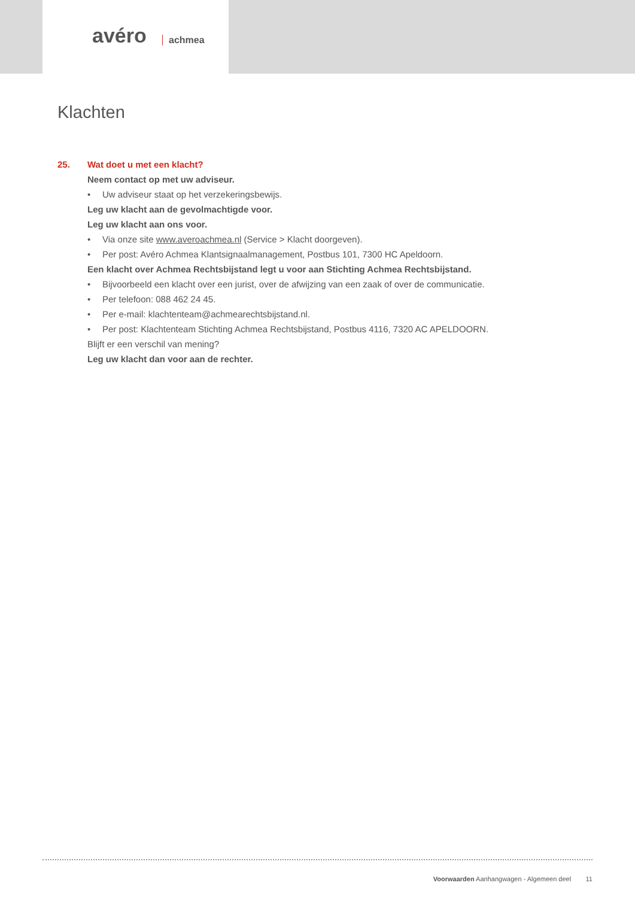avéro achmea
Klachten
25. Wat doet u met een klacht?
Neem contact op met uw adviseur.
• Uw adviseur staat op het verzekeringsbewijs.
Leg uw klacht aan de gevolmachtigde voor.
Leg uw klacht aan ons voor.
• Via onze site www.averoachmea.nl (Service > Klacht doorgeven).
• Per post: Avéro Achmea Klantsignaalmanagement, Postbus 101, 7300 HC Apeldoorn.
Een klacht over Achmea Rechtsbijstand legt u voor aan Stichting Achmea Rechtsbijstand.
• Bijvoorbeeld een klacht over een jurist, over de afwijzing van een zaak of over de communicatie.
• Per telefoon: 088 462 24 45.
• Per e-mail: klachtenteam@achmearechtsbijstand.nl.
• Per post: Klachtenteam Stichting Achmea Rechtsbijstand, Postbus 4116, 7320 AC APELDOORN.
Blijft er een verschil van mening?
Leg uw klacht dan voor aan de rechter.
Voorwaarden Aanhangwagen - Algemeen deel 11